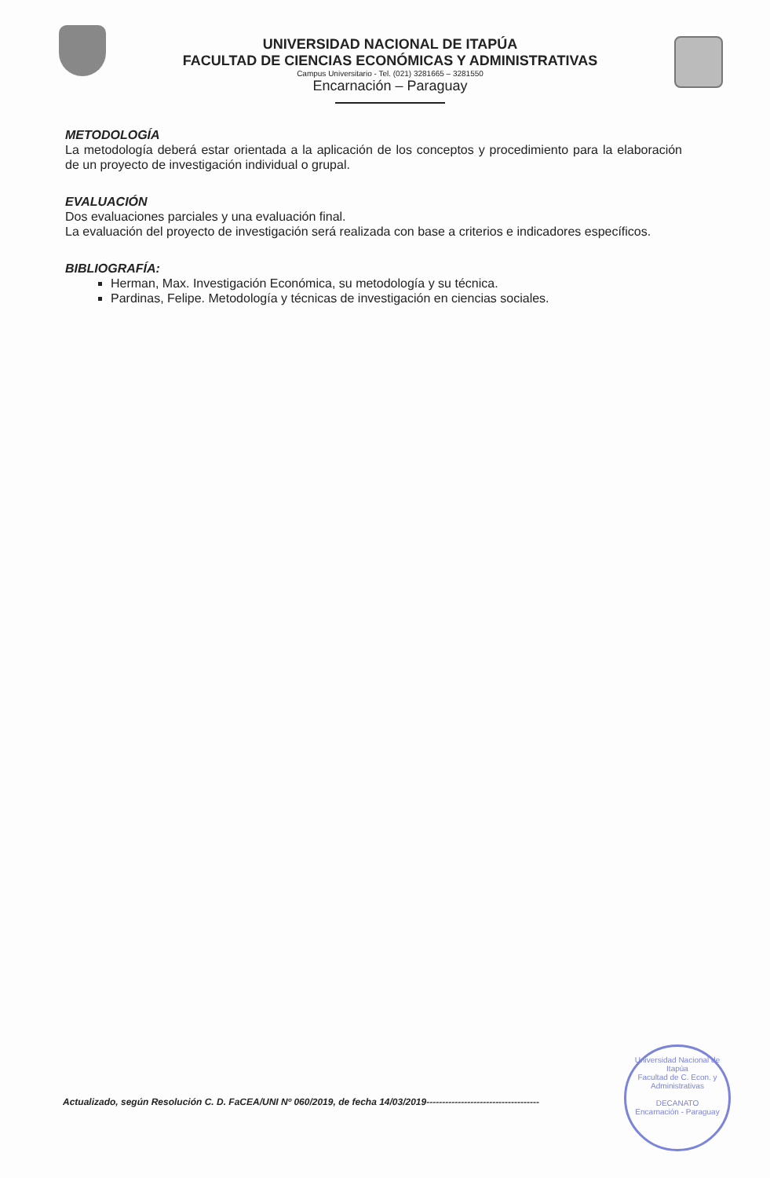UNIVERSIDAD NACIONAL DE ITAPÚA
FACULTAD DE CIENCIAS ECONÓMICAS Y ADMINISTRATIVAS
Campus Universitario - Tel. (021) 3281665 – 3281550
Encarnación – Paraguay
METODOLOGÍA
La metodología deberá estar orientada a la aplicación de los conceptos y procedimiento para la elaboración de un proyecto de investigación individual o grupal.
EVALUACIÓN
Dos evaluaciones parciales y una evaluación final.
La evaluación del proyecto de investigación será realizada con base a criterios e indicadores específicos.
BIBLIOGRAFÍA:
Herman, Max. Investigación Económica, su metodología y su técnica.
Pardinas, Felipe. Metodología y técnicas de investigación en ciencias sociales.
Actualizado, según Resolución C. D. FaCEA/UNI Nº 060/2019, de fecha 14/03/2019------------------------------------
Universidad Nacional de Itapúa
Facultad de C. Econ. y Administrativas
DECANATO
Encarnación - Paraguay